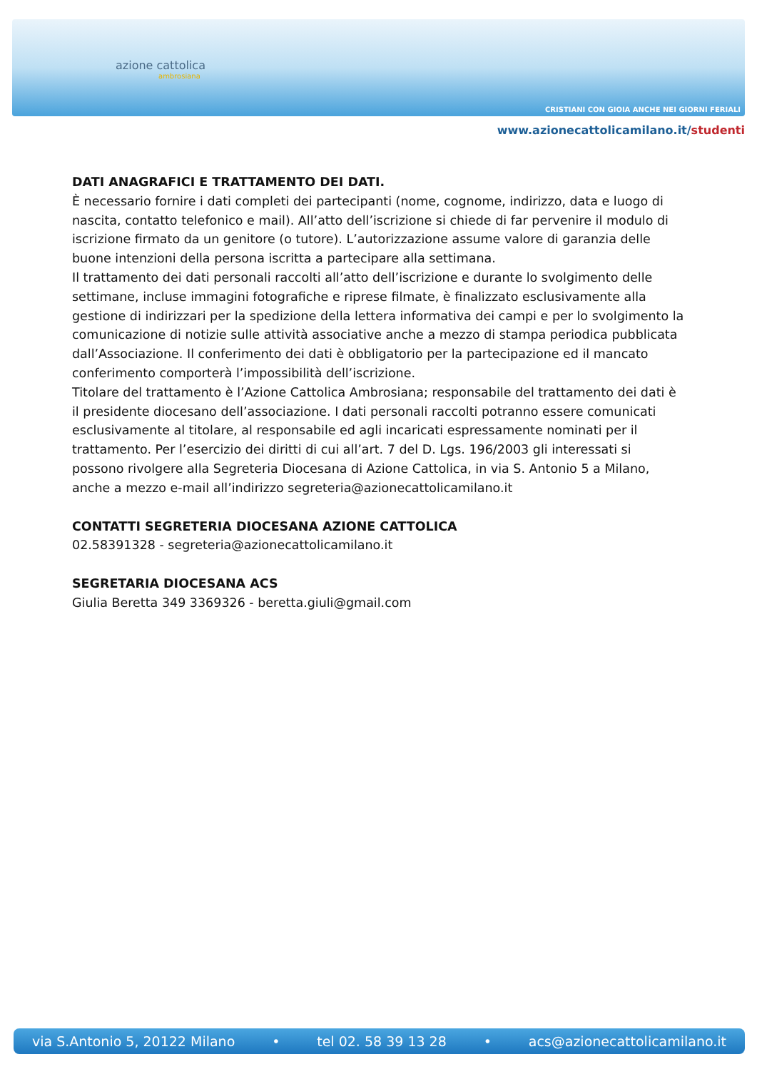azione cattolica
ambrosiana
CRISTIANI CON GIOIA ANCHE NEI GIORNI FERIALI
www.azionecattolicamilano.it/studenti
DATI ANAGRAFICI E TRATTAMENTO DEI DATI.
È necessario fornire i dati completi dei partecipanti (nome, cognome, indirizzo, data e luogo di nascita, contatto telefonico e mail). All’atto dell’iscrizione si chiede di far pervenire il modulo di iscrizione firmato da un genitore (o tutore). L’autorizzazione assume valore di garanzia delle buone intenzioni della persona iscritta a partecipare alla settimana.
Il trattamento dei dati personali raccolti all’atto dell’iscrizione e durante lo svolgimento delle settimane, incluse immagini fotografiche e riprese filmate, è finalizzato esclusivamente alla gestione di indirizzari per la spedizione della lettera informativa dei campi e per lo svolgimento la comunicazione di notizie sulle attività associative anche a mezzo di stampa periodica pubblicata dall’Associazione. Il conferimento dei dati è obbligatorio per la partecipazione ed il mancato conferimento comporterà l’impossibilità dell’iscrizione.
Titolare del trattamento è l’Azione Cattolica Ambrosiana; responsabile del trattamento dei dati è il presidente diocesano dell’associazione. I dati personali raccolti potranno essere comunicati esclusivamente al titolare, al responsabile ed agli incaricati espressamente nominati per il trattamento. Per l’esercizio dei diritti di cui all’art. 7 del D. Lgs. 196/2003 gli interessati si possono rivolgere alla Segreteria Diocesana di Azione Cattolica, in via S. Antonio 5 a Milano, anche a mezzo e-mail all’indirizzo segreteria@azionecattolicamilano.it
CONTATTI SEGRETERIA DIOCESANA AZIONE CATTOLICA
02.58391328 - segreteria@azionecattolicamilano.it
SEGRETARIA DIOCESANA ACS
Giulia Beretta 349 3369326 - beretta.giuli@gmail.com
via S.Antonio 5, 20122 Milano • tel 02. 58 39 13 28 • acs@azionecattolicamilano.it